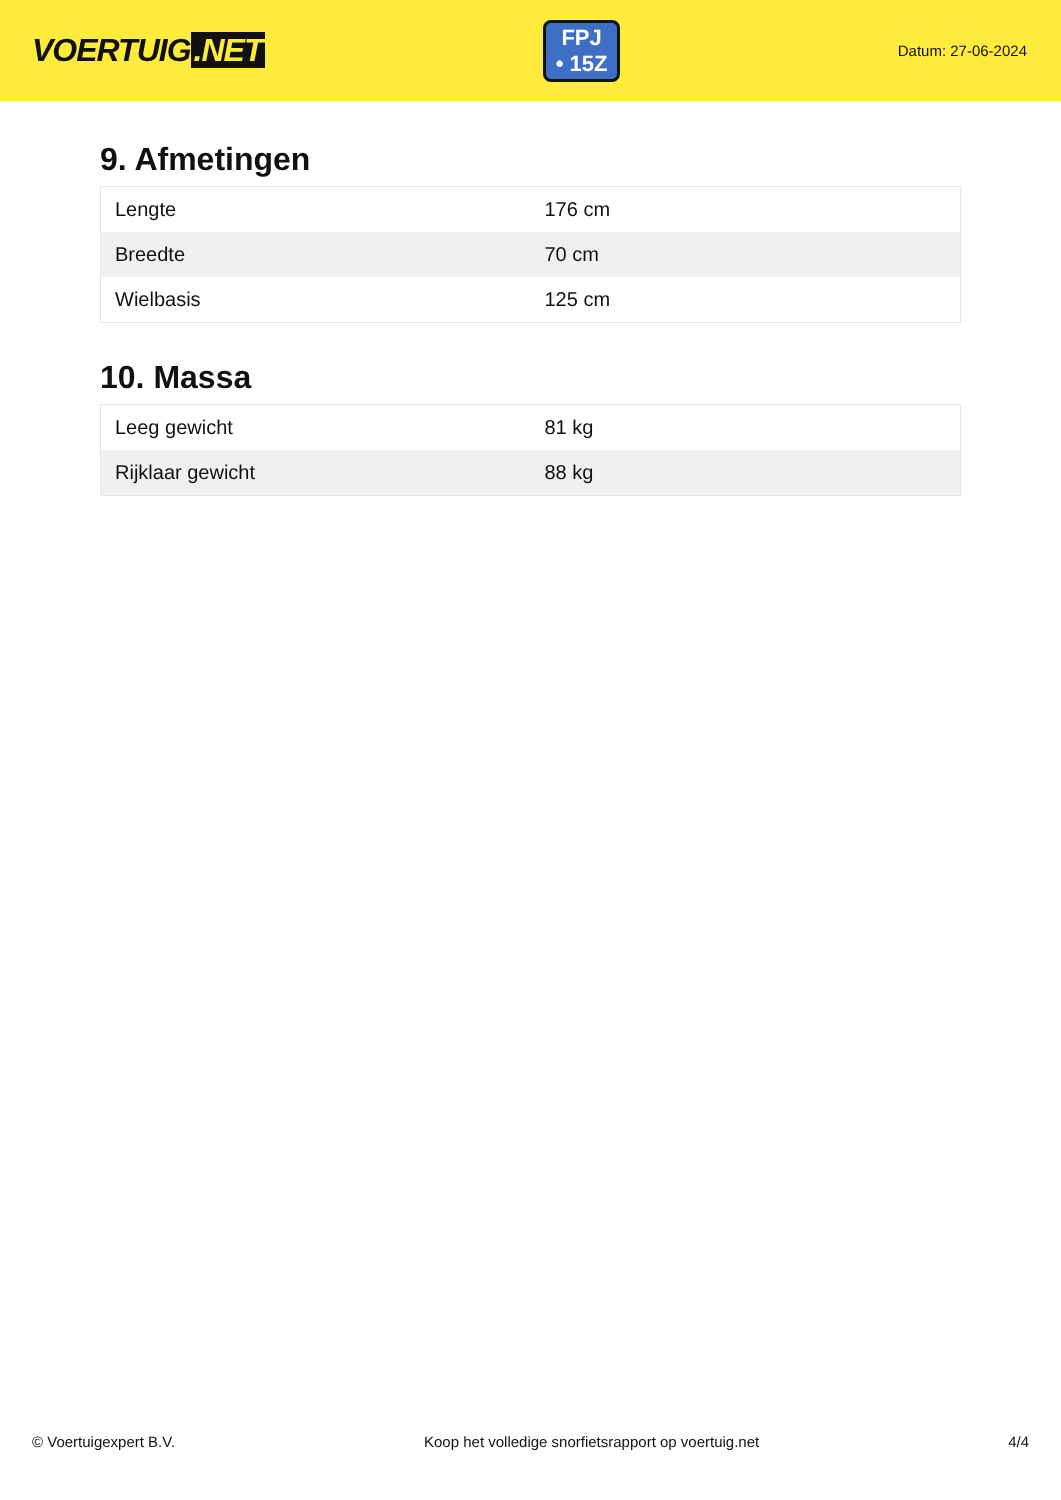VOERTUIG.NET
FPJ
• 15Z
Datum: 27-06-2024
9. Afmetingen
| Lengte | 176 cm |
| Breedte | 70 cm |
| Wielbasis | 125 cm |
10. Massa
| Leeg gewicht | 81 kg |
| Rijklaar gewicht | 88 kg |
© Voertuigexpert B.V. Koop het volledige snorfietsrapport op voertuig.net 4/4